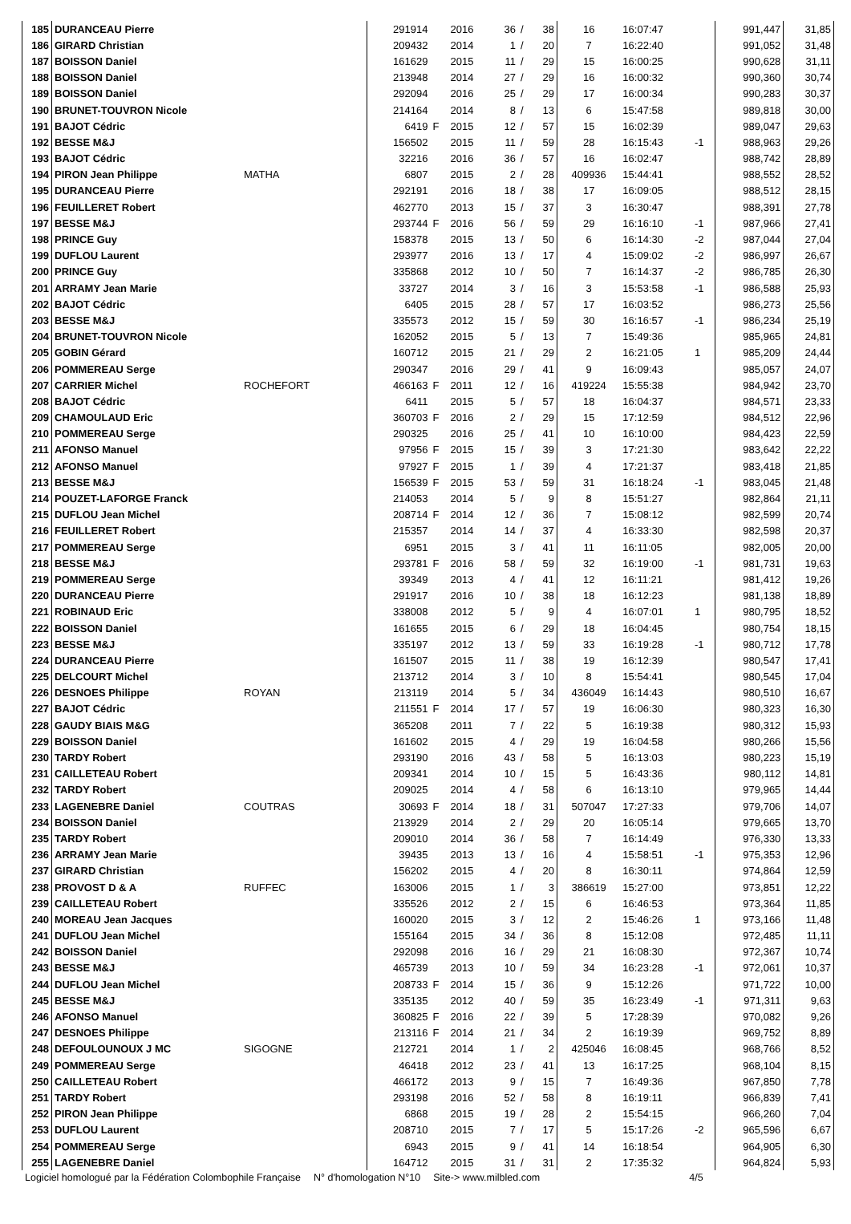| 185 | DURANCEAU Pierre | | 291914 | | 2016 | 36 | / | 38 | 16 | 16:07:47 | | 991,447 | 31,85 |
| 186 | GIRARD Christian | | 209432 | | 2014 | 1 | / | 20 | 7 | 16:22:40 | | 991,052 | 31,48 |
| 187 | BOISSON Daniel | | 161629 | | 2015 | 11 | / | 29 | 15 | 16:00:25 | | 990,628 | 31,11 |
| 188 | BOISSON Daniel | | 213948 | | 2014 | 27 | / | 29 | 16 | 16:00:32 | | 990,360 | 30,74 |
| 189 | BOISSON Daniel | | 292094 | | 2016 | 25 | / | 29 | 17 | 16:00:34 | | 990,283 | 30,37 |
| 190 | BRUNET-TOUVRON Nicole | | 214164 | | 2014 | 8 | / | 13 | 6 | 15:47:58 | | 989,818 | 30,00 |
| 191 | BAJOT Cédric | | 6419 | F | 2015 | 12 | / | 57 | 15 | 16:02:39 | | 989,047 | 29,63 |
| 192 | BESSE M&J | | 156502 | | 2015 | 11 | / | 59 | 28 | 16:15:43 | -1 | 988,963 | 29,26 |
| 193 | BAJOT Cédric | | 32216 | | 2016 | 36 | / | 57 | 16 | 16:02:47 | | 988,742 | 28,89 |
| 194 | PIRON Jean Philippe | MATHA | 6807 | | 2015 | 2 | / | 28 | 409936 | 15:44:41 | | 988,552 | 28,52 |
| 195 | DURANCEAU Pierre | | 292191 | | 2016 | 18 | / | 38 | 17 | 16:09:05 | | 988,512 | 28,15 |
| 196 | FEUILLERET Robert | | 462770 | | 2013 | 15 | / | 37 | 3 | 16:30:47 | | 988,391 | 27,78 |
| 197 | BESSE M&J | | 293744 | F | 2016 | 56 | / | 59 | 29 | 16:16:10 | -1 | 987,966 | 27,41 |
| 198 | PRINCE Guy | | 158378 | | 2015 | 13 | / | 50 | 6 | 16:14:30 | -2 | 987,044 | 27,04 |
| 199 | DUFLOU Laurent | | 293977 | | 2016 | 13 | / | 17 | 4 | 15:09:02 | -2 | 986,997 | 26,67 |
| 200 | PRINCE Guy | | 335868 | | 2012 | 10 | / | 50 | 7 | 16:14:37 | -2 | 986,785 | 26,30 |
| 201 | ARRAMY Jean Marie | | 33727 | | 2014 | 3 | / | 16 | 3 | 15:53:58 | -1 | 986,588 | 25,93 |
| 202 | BAJOT Cédric | | 6405 | | 2015 | 28 | / | 57 | 17 | 16:03:52 | | 986,273 | 25,56 |
| 203 | BESSE M&J | | 335573 | | 2012 | 15 | / | 59 | 30 | 16:16:57 | -1 | 986,234 | 25,19 |
| 204 | BRUNET-TOUVRON Nicole | | 162052 | | 2015 | 5 | / | 13 | 7 | 15:49:36 | | 985,965 | 24,81 |
| 205 | GOBIN Gérard | | 160712 | | 2015 | 21 | / | 29 | 2 | 16:21:05 | 1 | 985,209 | 24,44 |
| 206 | POMMEREAU Serge | | 290347 | | 2016 | 29 | / | 41 | 9 | 16:09:43 | | 985,057 | 24,07 |
| 207 | CARRIER Michel | ROCHEFORT | 466163 | F | 2011 | 12 | / | 16 | 419224 | 15:55:38 | | 984,942 | 23,70 |
| 208 | BAJOT Cédric | | 6411 | | 2015 | 5 | / | 57 | 18 | 16:04:37 | | 984,571 | 23,33 |
| 209 | CHAMOULAUD Eric | | 360703 | F | 2016 | 2 | / | 29 | 15 | 17:12:59 | | 984,512 | 22,96 |
| 210 | POMMEREAU Serge | | 290325 | | 2016 | 25 | / | 41 | 10 | 16:10:00 | | 984,423 | 22,59 |
| 211 | AFONSO Manuel | | 97956 | F | 2015 | 15 | / | 39 | 3 | 17:21:30 | | 983,642 | 22,22 |
| 212 | AFONSO Manuel | | 97927 | F | 2015 | 1 | / | 39 | 4 | 17:21:37 | | 983,418 | 21,85 |
| 213 | BESSE M&J | | 156539 | F | 2015 | 53 | / | 59 | 31 | 16:18:24 | -1 | 983,045 | 21,48 |
| 214 | POUZET-LAFORGE Franck | | 214053 | | 2014 | 5 | / | 9 | 8 | 15:51:27 | | 982,864 | 21,11 |
| 215 | DUFLOU Jean Michel | | 208714 | F | 2014 | 12 | / | 36 | 7 | 15:08:12 | | 982,599 | 20,74 |
| 216 | FEUILLERET Robert | | 215357 | | 2014 | 14 | / | 37 | 4 | 16:33:30 | | 982,598 | 20,37 |
| 217 | POMMEREAU Serge | | 6951 | | 2015 | 3 | / | 41 | 11 | 16:11:05 | | 982,005 | 20,00 |
| 218 | BESSE M&J | | 293781 | F | 2016 | 58 | / | 59 | 32 | 16:19:00 | -1 | 981,731 | 19,63 |
| 219 | POMMEREAU Serge | | 39349 | | 2013 | 4 | / | 41 | 12 | 16:11:21 | | 981,412 | 19,26 |
| 220 | DURANCEAU Pierre | | 291917 | | 2016 | 10 | / | 38 | 18 | 16:12:23 | | 981,138 | 18,89 |
| 221 | ROBINAUD Eric | | 338008 | | 2012 | 5 | / | 9 | 4 | 16:07:01 | 1 | 980,795 | 18,52 |
| 222 | BOISSON Daniel | | 161655 | | 2015 | 6 | / | 29 | 18 | 16:04:45 | | 980,754 | 18,15 |
| 223 | BESSE M&J | | 335197 | | 2012 | 13 | / | 59 | 33 | 16:19:28 | -1 | 980,712 | 17,78 |
| 224 | DURANCEAU Pierre | | 161507 | | 2015 | 11 | / | 38 | 19 | 16:12:39 | | 980,547 | 17,41 |
| 225 | DELCOURT Michel | | 213712 | | 2014 | 3 | / | 10 | 8 | 15:54:41 | | 980,545 | 17,04 |
| 226 | DESNOES Philippe | ROYAN | 213119 | | 2014 | 5 | / | 34 | 436049 | 16:14:43 | | 980,510 | 16,67 |
| 227 | BAJOT Cédric | | 211551 | F | 2014 | 17 | / | 57 | 19 | 16:06:30 | | 980,323 | 16,30 |
| 228 | GAUDY BIAIS M&G | | 365208 | | 2011 | 7 | / | 22 | 5 | 16:19:38 | | 980,312 | 15,93 |
| 229 | BOISSON Daniel | | 161602 | | 2015 | 4 | / | 29 | 19 | 16:04:58 | | 980,266 | 15,56 |
| 230 | TARDY Robert | | 293190 | | 2016 | 43 | / | 58 | 5 | 16:13:03 | | 980,223 | 15,19 |
| 231 | CAILLETEAU Robert | | 209341 | | 2014 | 10 | / | 15 | 5 | 16:43:36 | | 980,112 | 14,81 |
| 232 | TARDY Robert | | 209025 | | 2014 | 4 | / | 58 | 6 | 16:13:10 | | 979,965 | 14,44 |
| 233 | LAGENEBRE Daniel | COUTRAS | 30693 | F | 2014 | 18 | / | 31 | 507047 | 17:27:33 | | 979,706 | 14,07 |
| 234 | BOISSON Daniel | | 213929 | | 2014 | 2 | / | 29 | 20 | 16:05:14 | | 979,665 | 13,70 |
| 235 | TARDY Robert | | 209010 | | 2014 | 36 | / | 58 | 7 | 16:14:49 | | 976,330 | 13,33 |
| 236 | ARRAMY Jean Marie | | 39435 | | 2013 | 13 | / | 16 | 4 | 15:58:51 | -1 | 975,353 | 12,96 |
| 237 | GIRARD Christian | | 156202 | | 2015 | 4 | / | 20 | 8 | 16:30:11 | | 974,864 | 12,59 |
| 238 | PROVOST D & A | RUFFEC | 163006 | | 2015 | 1 | / | 3 | 386619 | 15:27:00 | | 973,851 | 12,22 |
| 239 | CAILLETEAU Robert | | 335526 | | 2012 | 2 | / | 15 | 6 | 16:46:53 | | 973,364 | 11,85 |
| 240 | MOREAU Jean Jacques | | 160020 | | 2015 | 3 | / | 12 | 2 | 15:46:26 | 1 | 973,166 | 11,48 |
| 241 | DUFLOU Jean Michel | | 155164 | | 2015 | 34 | / | 36 | 8 | 15:12:08 | | 972,485 | 11,11 |
| 242 | BOISSON Daniel | | 292098 | | 2016 | 16 | / | 29 | 21 | 16:08:30 | | 972,367 | 10,74 |
| 243 | BESSE M&J | | 465739 | | 2013 | 10 | / | 59 | 34 | 16:23:28 | -1 | 972,061 | 10,37 |
| 244 | DUFLOU Jean Michel | | 208733 | F | 2014 | 15 | / | 36 | 9 | 15:12:26 | | 971,722 | 10,00 |
| 245 | BESSE M&J | | 335135 | | 2012 | 40 | / | 59 | 35 | 16:23:49 | -1 | 971,311 | 9,63 |
| 246 | AFONSO Manuel | | 360825 | F | 2016 | 22 | / | 39 | 5 | 17:28:39 | | 970,082 | 9,26 |
| 247 | DESNOES Philippe | | 213116 | F | 2014 | 21 | / | 34 | 2 | 16:19:39 | | 969,752 | 8,89 |
| 248 | DEFOULOUNOUX J MC | SIGOGNE | 212721 | | 2014 | 1 | / | 2 | 425046 | 16:08:45 | | 968,766 | 8,52 |
| 249 | POMMEREAU Serge | | 46418 | | 2012 | 23 | / | 41 | 13 | 16:17:25 | | 968,104 | 8,15 |
| 250 | CAILLETEAU Robert | | 466172 | | 2013 | 9 | / | 15 | 7 | 16:49:36 | | 967,850 | 7,78 |
| 251 | TARDY Robert | | 293198 | | 2016 | 52 | / | 58 | 8 | 16:19:11 | | 966,839 | 7,41 |
| 252 | PIRON Jean Philippe | | 6868 | | 2015 | 19 | / | 28 | 2 | 15:54:15 | | 966,260 | 7,04 |
| 253 | DUFLOU Laurent | | 208710 | | 2015 | 7 | / | 17 | 5 | 15:17:26 | -2 | 965,596 | 6,67 |
| 254 | POMMEREAU Serge | | 6943 | | 2015 | 9 | / | 41 | 14 | 16:18:54 | | 964,905 | 6,30 |
| 255 | LAGENEBRE Daniel | | 164712 | | 2015 | 31 | / | 31 | 2 | 17:35:32 | | 964,824 | 5,93 |
Logiciel homologué par la Fédération Colombophile Française N° d'homologation N°10 Site-> www.milbled.com 4/5